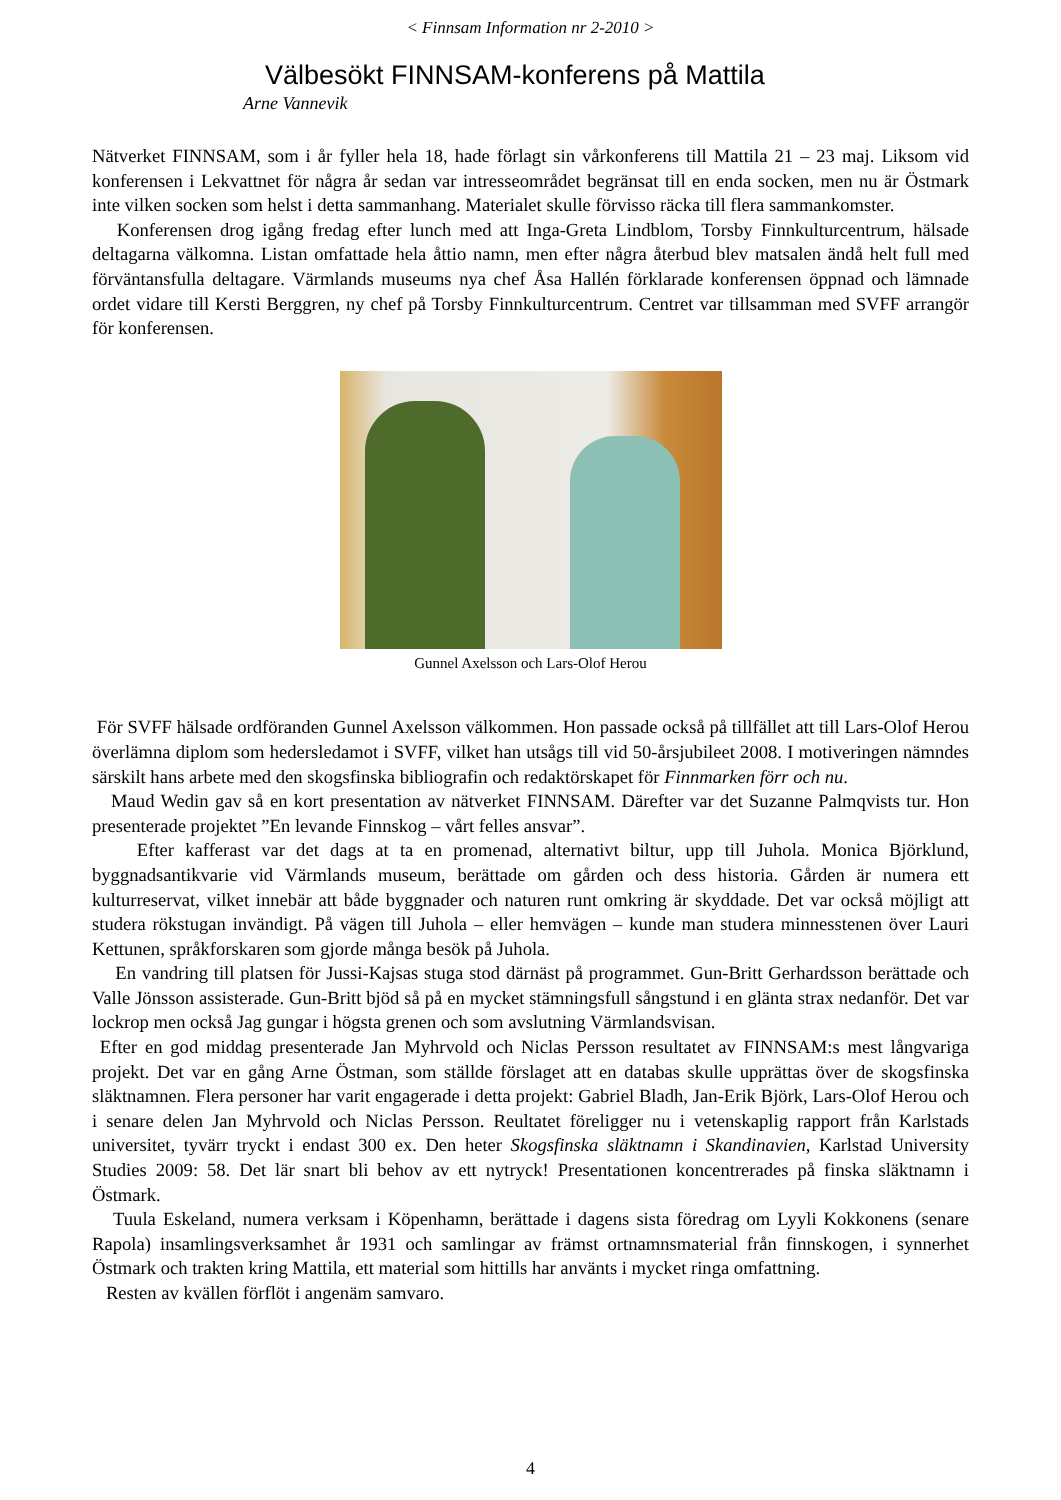< Finnsam Information nr 2-2010 >
Välbesökt FINNSAM-konferens på Mattila
Arne Vannevik
Nätverket FINNSAM, som i år fyller hela 18, hade förlagt sin vårkonferens till Mattila 21 – 23 maj. Liksom vid konferensen i Lekvattnet för några år sedan var intresseområdet begränsat till en enda socken, men nu är Östmark inte vilken socken som helst i detta sammanhang. Materialet skulle förvisso räcka till flera sammankomster.
Konferensen drog igång fredag efter lunch med att Inga-Greta Lindblom, Torsby Finnkulturcentrum, hälsade deltagarna välkomna. Listan omfattade hela åttio namn, men efter några återbud blev matsalen ändå helt full med förväntansfulla deltagare. Värmlands museums nya chef Åsa Hallén förklarade konferensen öppnad och lämnade ordet vidare till Kersti Berggren, ny chef på Torsby Finnkulturcentrum. Centret var tillsamman med SVFF arrangör för konferensen.
Gunnel Axelsson och Lars-Olof Herou
För SVFF hälsade ordföranden Gunnel Axelsson välkommen. Hon passade också på tillfället att till Lars-Olof Herou överlämna diplom som hedersledamot i SVFF, vilket han utsågs till vid 50-årsjubileet 2008. I motiveringen nämndes särskilt hans arbete med den skogsfinska bibliografin och redaktörskapet för Finnmarken förr och nu.
Maud Wedin gav så en kort presentation av nätverket FINNSAM. Därefter var det Suzanne Palmqvists tur. Hon presenterade projektet ”En levande Finnskog – vårt felles ansvar”.
Efter kafferast var det dags at ta en promenad, alternativt biltur, upp till Juhola. Monica Björklund, byggnadsantikvarie vid Värmlands museum, berättade om gården och dess historia. Gården är numera ett kulturreservat, vilket innebär att både byggnader och naturen runt omkring är skyddade. Det var också möjligt att studera rökstugan invändigt. På vägen till Juhola – eller hemvägen – kunde man studera minnesstenen över Lauri Kettunen, språkforskaren som gjorde många besök på Juhola.
En vandring till platsen för Jussi-Kajsas stuga stod därnäst på programmet. Gun-Britt Gerhardsson berättade och Valle Jönsson assisterade. Gun-Britt bjöd så på en mycket stämningsfull sångstund i en glänta strax nedanför. Det var lockrop men också Jag gungar i högsta grenen och som avslutning Värmlandsvisan.
Efter en god middag presenterade Jan Myhrvold och Niclas Persson resultatet av FINNSAM:s mest långvariga projekt. Det var en gång Arne Östman, som ställde förslaget att en databas skulle upprättas över de skogsfinska släktnamnen. Flera personer har varit engagerade i detta projekt: Gabriel Bladh, Jan-Erik Björk, Lars-Olof Herou och i senare delen Jan Myhrvold och Niclas Persson. Reultatet föreligger nu i vetenskaplig rapport från Karlstads universitet, tyvärr tryckt i endast 300 ex. Den heter Skogsfinska släktnamn i Skandinavien, Karlstad University Studies 2009: 58. Det lär snart bli behov av ett nytryck! Presentationen koncentrerades på finska släktnamn i Östmark.
Tuula Eskeland, numera verksam i Köpenhamn, berättade i dagens sista föredrag om Lyyli Kokkonens (senare Rapola) insamlingsverksamhet år 1931 och samlingar av främst ortnamnsmaterial från finnskogen, i synnerhet Östmark och trakten kring Mattila, ett material som hittills har använts i mycket ringa omfattning.
Resten av kvällen förflöt i angenäm samvaro.
4